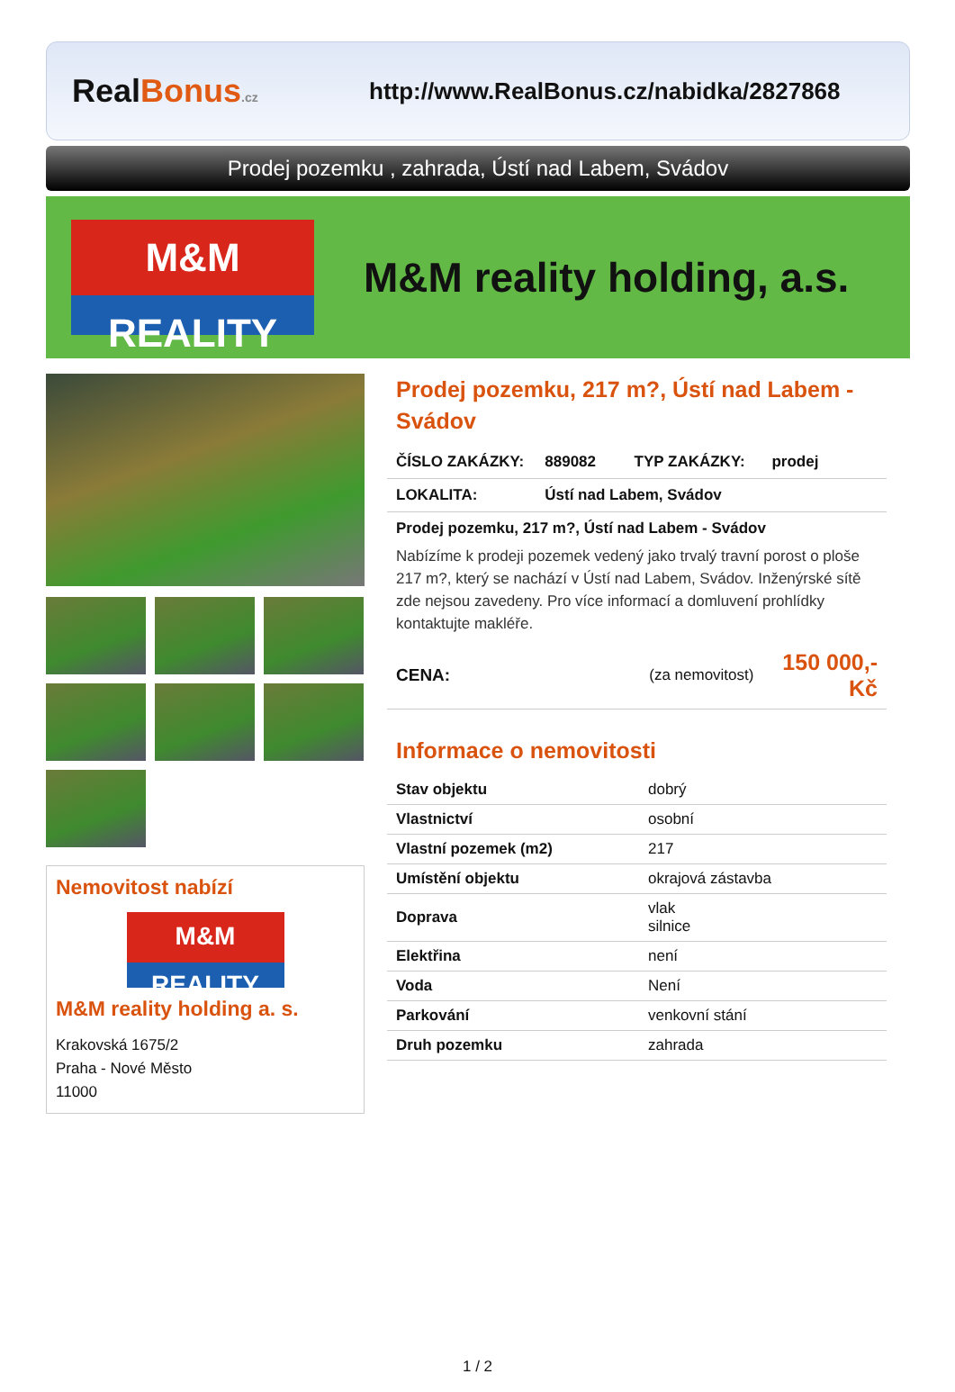RealBonus.cz
http://www.RealBonus.cz/nabidka/2827868
Prodej pozemku , zahrada, Ústí nad Labem, Svádov
M&M
REALITY
M&M reality holding, a.s.
Nemovitost nabízí
M&M
REALITY
M&M reality holding a. s.
Krakovská 1675/2
Praha - Nové Město
11000
Prodej pozemku, 217 m?, Ústí nad Labem - Svádov
| ČÍSLO ZAKÁZKY: | 889082 | TYP ZAKÁZKY: | prodej |
| LOKALITA: | Ústí nad Labem, Svádov | | |
| Prodej pozemku, 217 m?, Ústí nad Labem - Svádov Nabízíme k prodeji pozemek vedený jako trvalý travní porost o ploše 217 m?, který se nachází v Ústí nad Labem, Svádov. Inženýrské sítě zde nejsou zavedeny. Pro více informací a domluvení prohlídky kontaktujte makléře. | | | |
| CENA: | (za nemovitost) | | 150 000,- Kč |
Informace o nemovitosti
| Stav objektu | dobrý |
| Vlastnictví | osobní |
| Vlastní pozemek (m2) | 217 |
| Umístění objektu | okrajová zástavba |
| Doprava | vlak silnice |
| Elektřina | není |
| Voda | Není |
| Parkování | venkovní stání |
| Druh pozemku | zahrada |
1 / 2